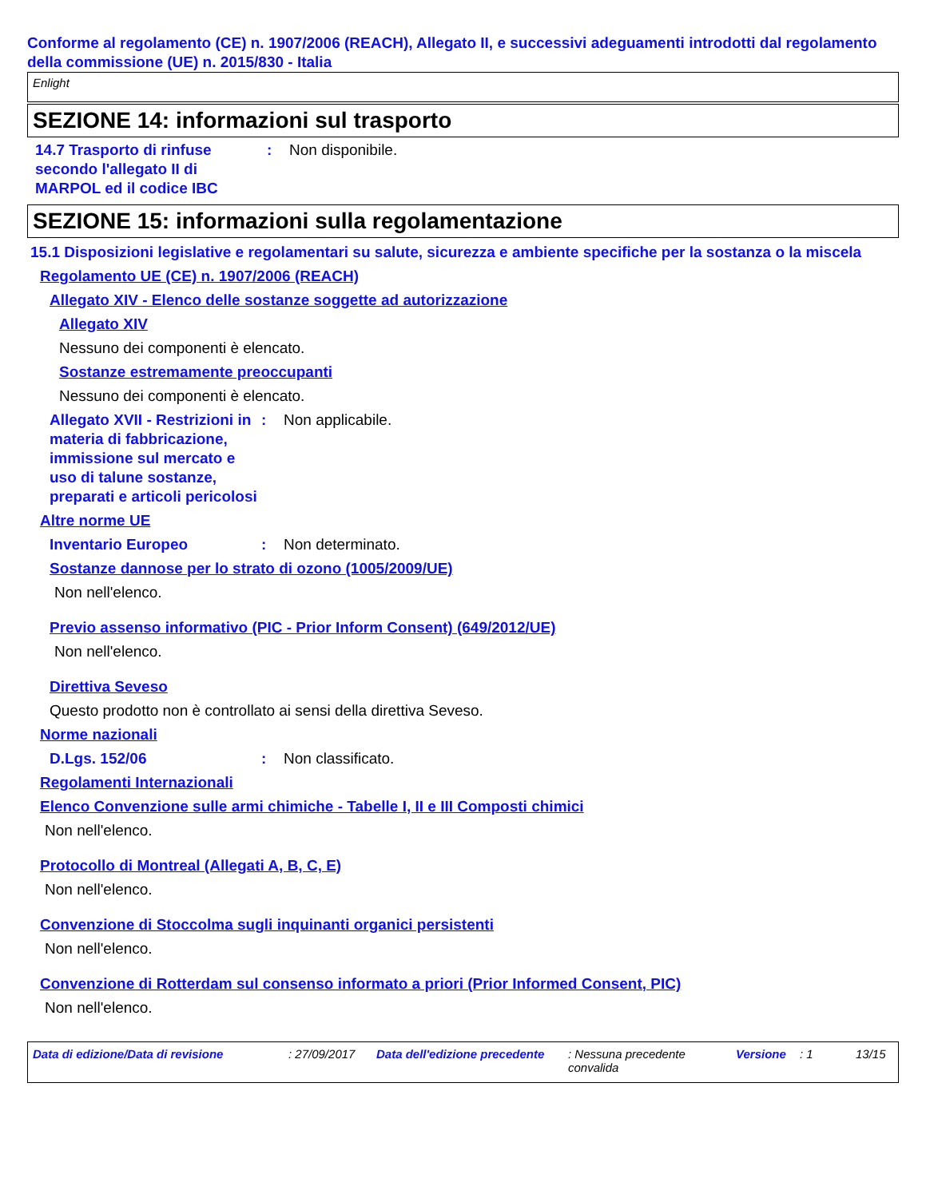Conforme al regolamento (CE) n. 1907/2006 (REACH), Allegato II, e successivi adeguamenti introdotti dal regolamento della commissione (UE) n. 2015/830 - Italia
Enlight
SEZIONE 14: informazioni sul trasporto
14.7 Trasporto di rinfuse secondo l'allegato II di MARPOL ed il codice IBC
: Non disponibile.
SEZIONE 15: informazioni sulla regolamentazione
15.1 Disposizioni legislative e regolamentari su salute, sicurezza e ambiente specifiche per la sostanza o la miscela
Regolamento UE (CE) n. 1907/2006 (REACH)
Allegato XIV - Elenco delle sostanze soggette ad autorizzazione
Allegato XIV
Nessuno dei componenti è elencato.
Sostanze estremamente preoccupanti
Nessuno dei componenti è elencato.
Allegato XVII - Restrizioni in materia di fabbricazione, immissione sul mercato e uso di talune sostanze, preparati e articoli pericolosi
: Non applicabile.
Altre norme UE
Inventario Europeo : Non determinato.
Sostanze dannose per lo strato di ozono (1005/2009/UE)
Non nell'elenco.
Previo assenso informativo (PIC - Prior Inform Consent) (649/2012/UE)
Non nell'elenco.
Direttiva Seveso
Questo prodotto non è controllato ai sensi della direttiva Seveso.
Norme nazionali
D.Lgs. 152/06 : Non classificato.
Regolamenti Internazionali
Elenco Convenzione sulle armi chimiche - Tabelle I, II e III Composti chimici
Non nell'elenco.
Protocollo di Montreal (Allegati A, B, C, E)
Non nell'elenco.
Convenzione di Stoccolma sugli inquinanti organici persistenti
Non nell'elenco.
Convenzione di Rotterdam sul consenso informato a priori (Prior Informed Consent, PIC)
Non nell'elenco.
Data di edizione/Data di revisione: 27/09/2017 Data dell'edizione precedente: Nessuna precedente convalida Versione: 1 13/15